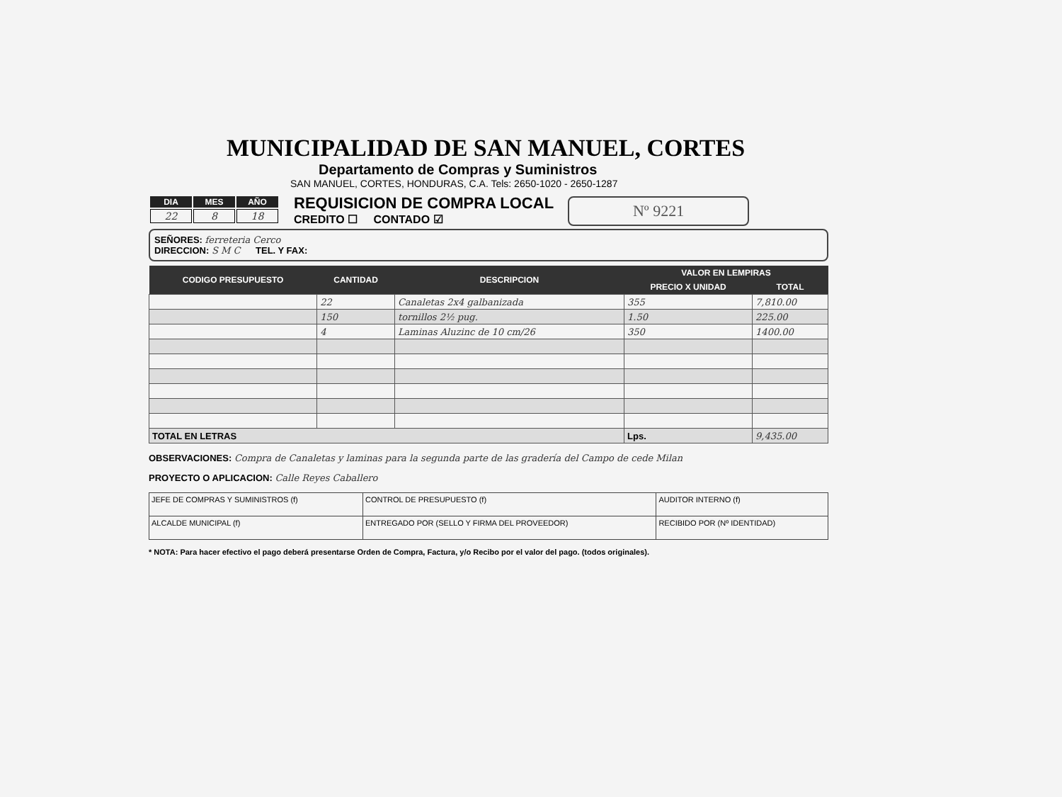MUNICIPALIDAD DE SAN MANUEL, CORTES
Departamento de Compras y Suministros
SAN MANUEL, CORTES, HONDURAS, C.A. Tels: 2650-1020 - 2650-1287
| DIA | MES | AÑO |
| --- | --- | --- |
| 22 | 8 | 18 |
REQUISICION DE COMPRA LOCAL
CREDITO ☐ CONTADO ☑
Nº 9221
SEÑORES: ferreteria Cerco
DIRECCION: S M C TEL. Y FAX:
| CODIGO PRESUPUESTO | CANTIDAD | DESCRIPCION | VALOR EN LEMPIRAS | |
| --- | --- | --- | --- | --- |
| | | | PRECIO X UNIDAD | TOTAL |
| | 22 | Canaletas 2x4 galbanizada | 355 | 7,810.00 |
| | 150 | tornillos 2½ pug. | 1.50 | 225.00 |
| | 4 | Laminas Aluzinc de 10 cm/26 | 350 | 1400.00 |
| TOTAL EN LETRAS | | | Lps. | 9,435.00 |
OBSERVACIONES: Compra de Canaletas y laminas para la segunda parte de las gradería del Campo de cede Milan
PROYECTO O APLICACION: Calle Reyes Caballero
| JEFE DE COMPRAS Y SUMINISTROS (f) | CONTROL DE PRESUPUESTO (f) | AUDITOR INTERNO (f) |
| ALCALDE MUNICIPAL (f) | ENTREGADO POR (SELLO Y FIRMA DEL PROVEEDOR) | RECIBIDO POR (Nº IDENTIDAD) |
* NOTA: Para hacer efectivo el pago deberá presentarse Orden de Compra, Factura, y/o Recibo por el valor del pago. (todos originales).